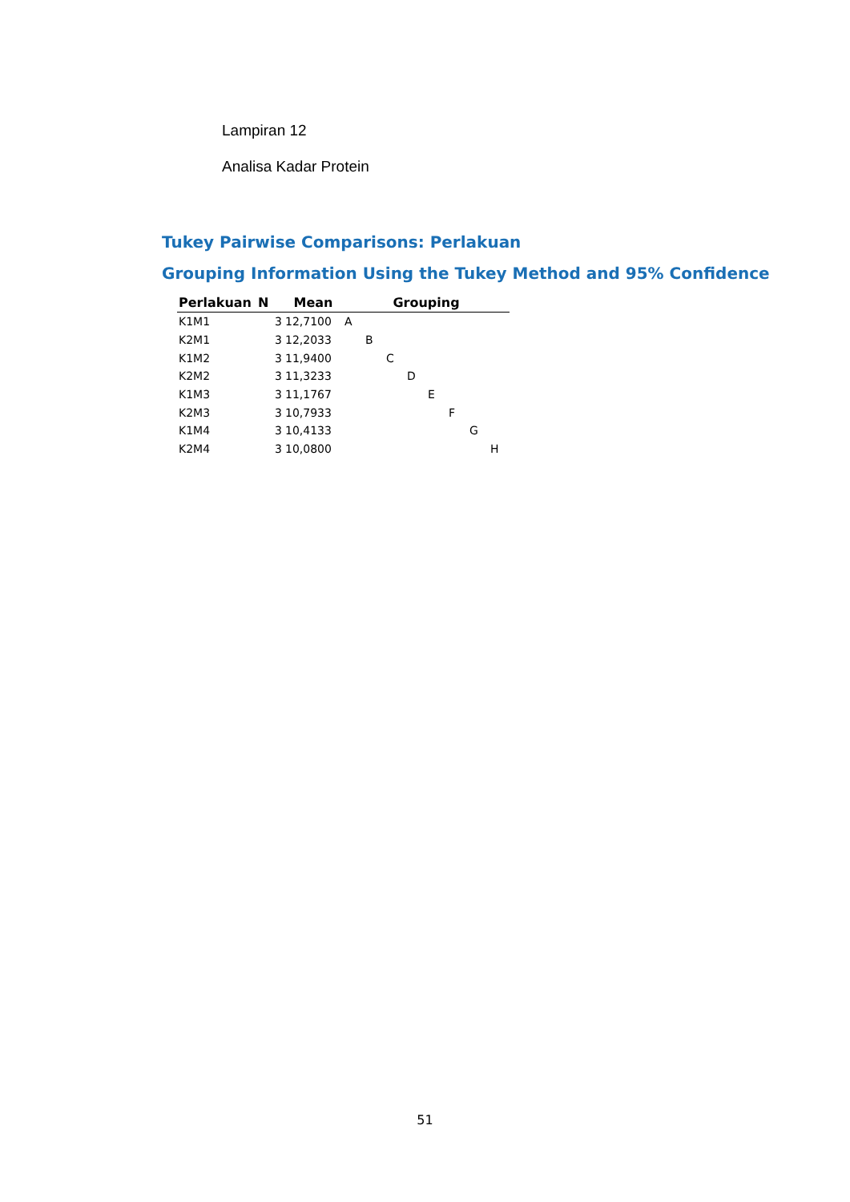Lampiran 12
Analisa Kadar Protein
Tukey Pairwise Comparisons: Perlakuan
Grouping Information Using the Tukey Method and 95% Confidence
| Perlakuan | N | Mean | Grouping | | | | | | | |
| --- | --- | --- | --- | --- | --- | --- | --- | --- | --- | --- |
| K1M1 | 3 | 12,7100 | A | | | | | | | |
| K2M1 | 3 | 12,2033 | | B | | | | | | |
| K1M2 | 3 | 11,9400 | | | C | | | | | |
| K2M2 | 3 | 11,3233 | | | | D | | | | |
| K1M3 | 3 | 11,1767 | | | | | E | | | |
| K2M3 | 3 | 10,7933 | | | | | | F | | |
| K1M4 | 3 | 10,4133 | | | | | | | G | |
| K2M4 | 3 | 10,0800 | | | | | | | | H |
51